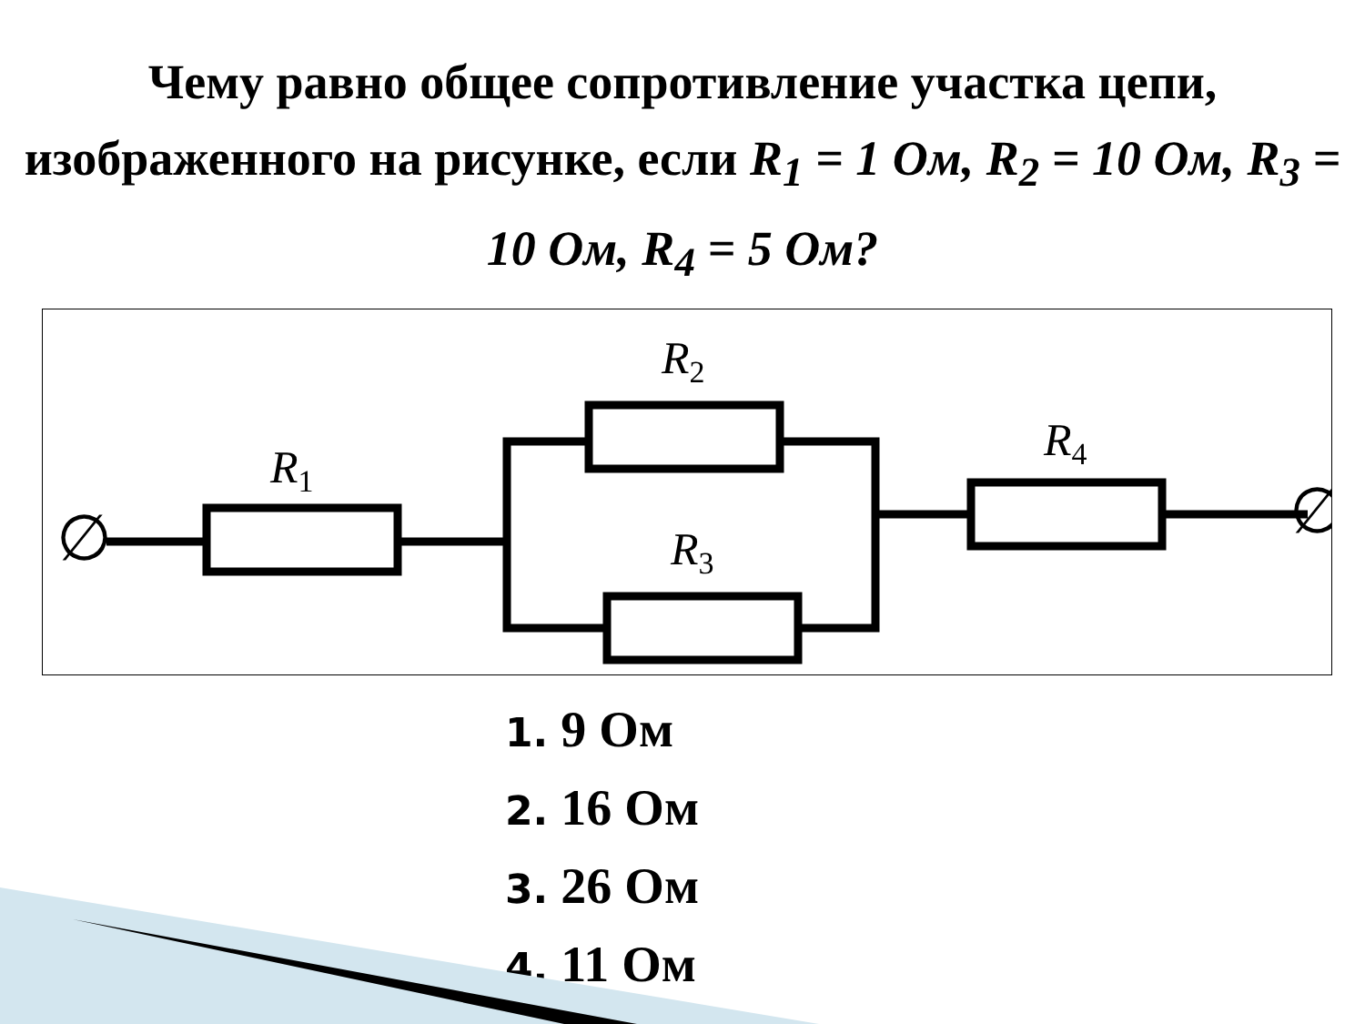Чему равно общее сопротивление участка цепи, изображенного на рисунке, если R<sub>1</sub> = 1 Ом, R<sub>2</sub> = 10 Ом, R<sub>3</sub> = 10 Ом, R<sub>4</sub> = 5 Ом?
R1
R2
R3
R4
∅
∅
1. 9 Ом
2. 16 Ом
3. 26 Ом
4. 11 Ом